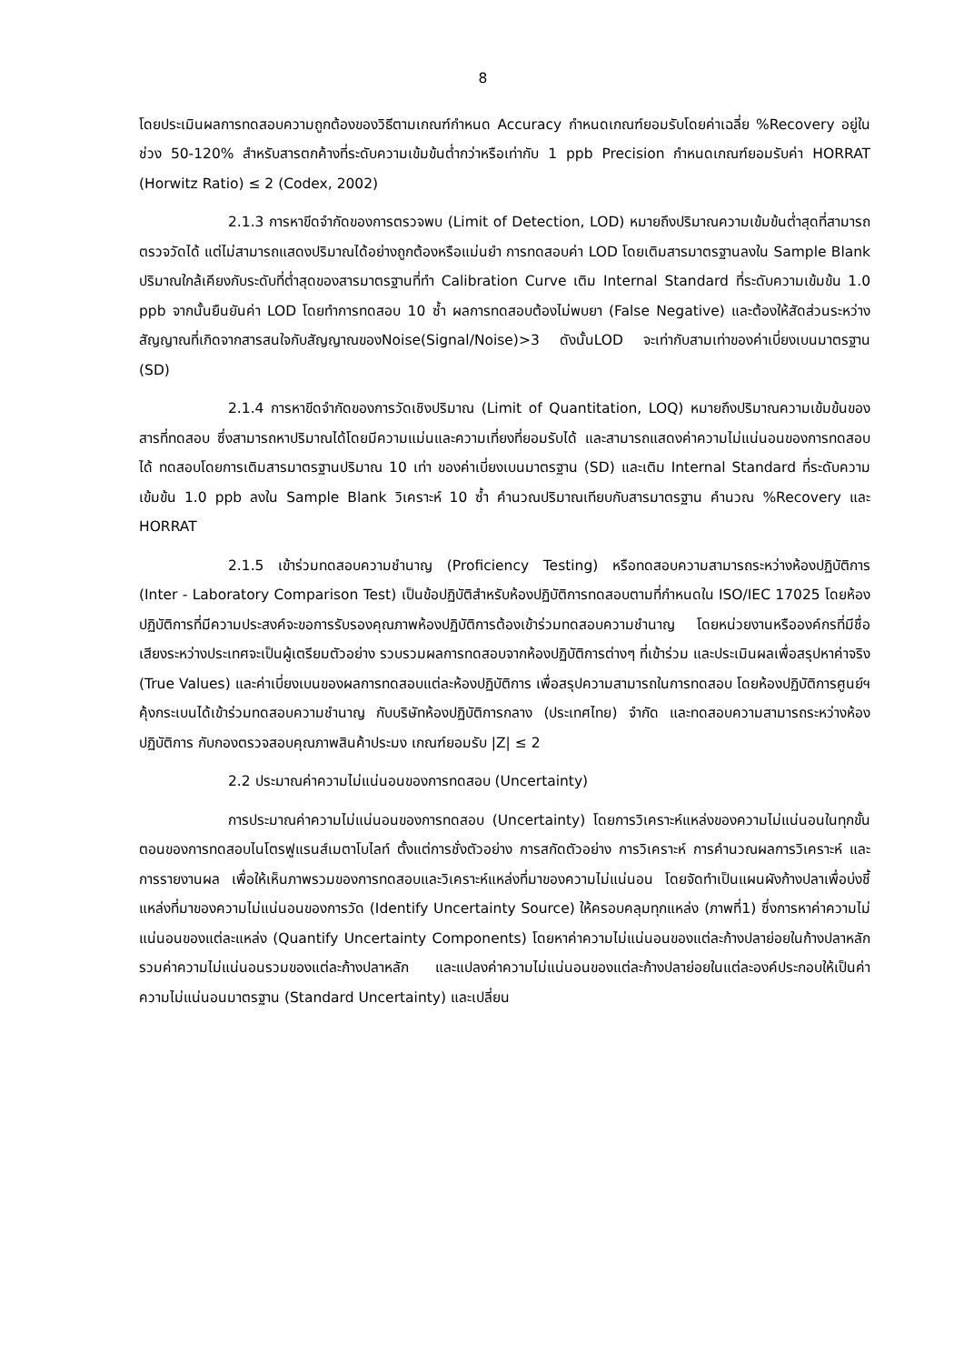8
โดยประเมินผลการทดสอบความถูกต้องของวิธีตามเกณฑ์กำหนด Accuracy กำหนดเกณฑ์ยอมรับโดยค่าเฉลี่ย %Recovery อยู่ในช่วง 50-120% สำหรับสารตกค้างที่ระดับความเข้มข้นต่ำกว่าหรือเท่ากับ 1 ppb Precision กำหนดเกณฑ์ยอมรับค่า HORRAT (Horwitz Ratio) ≤ 2 (Codex, 2002)
2.1.3 การหาขีดจำกัดของการตรวจพบ (Limit of Detection, LOD) หมายถึงปริมาณความเข้มข้นต่ำสุดที่สามารถตรวจวัดได้ แต่ไม่สามารถแสดงปริมาณได้อย่างถูกต้องหรือแม่นยำ การทดสอบค่า LOD โดยเติมสารมาตรฐานลงใน Sample Blank ปริมาณใกล้เคียงกับระดับที่ต่ำสุดของสารมาตรฐานที่ทำ Calibration Curve เติม Internal Standard ที่ระดับความเข้มข้น 1.0 ppb จากนั้นยืนยันค่า LOD โดยทำการทดสอบ 10 ซ้ำ ผลการทดสอบต้องไม่พบยา (False Negative) และต้องให้สัดส่วนระหว่างสัญญาณที่เกิดจากสารสนใจกับสัญญาณของNoise(Signal/Noise)>3 ดังนั้นLOD จะเท่ากับสามเท่าของค่าเบี่ยงเบนมาตรฐาน (SD)
2.1.4 การหาขีดจำกัดของการวัดเชิงปริมาณ (Limit of Quantitation, LOQ) หมายถึงปริมาณความเข้มข้นของสารที่ทดสอบ ซึ่งสามารถหาปริมาณได้โดยมีความแม่นและความเที่ยงที่ยอมรับได้ และสามารถแสดงค่าความไม่แน่นอนของการทดสอบได้ ทดสอบโดยการเติมสารมาตรฐานปริมาณ 10 เท่า ของค่าเบี่ยงเบนมาตรฐาน (SD) และเติม Internal Standard ที่ระดับความเข้มข้น 1.0 ppb ลงใน Sample Blank วิเคราะห์ 10 ซ้ำ คำนวณปริมาณเทียบกับสารมาตรฐาน คำนวณ %Recovery และ HORRAT
2.1.5 เข้าร่วมทดสอบความชำนาญ (Proficiency Testing) หรือทดสอบความสามารถระหว่างห้องปฏิบัติการ (Inter - Laboratory Comparison Test) เป็นข้อปฏิบัติสำหรับห้องปฏิบัติการทดสอบตามที่กำหนดใน ISO/IEC 17025 โดยห้องปฏิบัติการที่มีความประสงค์จะขอการรับรองคุณภาพห้องปฏิบัติการต้องเข้าร่วมทดสอบความชำนาญ โดยหน่วยงานหรือองค์กรที่มีชื่อเสียงระหว่างประเทศจะเป็นผู้เตรียมตัวอย่าง รวบรวมผลการทดสอบจากห้องปฏิบัติการต่างๆ ที่เข้าร่วม และประเมินผลเพื่อสรุปหาค่าจริง (True Values) และค่าเบี่ยงเบนของผลการทดสอบแต่ละห้องปฏิบัติการ เพื่อสรุปความสามารถในการทดสอบ โดยห้องปฏิบัติการศูนย์ฯคุ้งกระเบนได้เข้าร่วมทดสอบความชำนาญ กับบริษัทห้องปฏิบัติการกลาง (ประเทศไทย) จำกัด และทดสอบความสามารถระหว่างห้องปฏิบัติการ กับกองตรวจสอบคุณภาพสินค้าประมง เกณฑ์ยอมรับ |Z| ≤ 2
2.2 ประมาณค่าความไม่แน่นอนของการทดสอบ (Uncertainty)
การประมาณค่าความไม่แน่นอนของการทดสอบ (Uncertainty) โดยการวิเคราะห์แหล่งของความไม่แน่นอนในทุกขั้นตอนของการทดสอบไนโตรฟูแรนส์เมตาโบไลท์ ตั้งแต่การชั่งตัวอย่าง การสกัดตัวอย่าง การวิเคราะห์ การคำนวณผลการวิเคราะห์ และการรายงานผล เพื่อให้เห็นภาพรวมของการทดสอบและวิเคราะห์แหล่งที่มาของความไม่แน่นอน โดยจัดทำเป็นแผนผังก้างปลาเพื่อบ่งชี้แหล่งที่มาของความไม่แน่นอนของการวัด (Identify Uncertainty Source) ให้ครอบคลุมทุกแหล่ง (ภาพที่1) ซึ่งการหาค่าความไม่แน่นอนของแต่ละแหล่ง (Quantify Uncertainty Components) โดยหาค่าความไม่แน่นอนของแต่ละก้างปลาย่อยในก้างปลาหลัก รวมค่าความไม่แน่นอนรวมของแต่ละก้างปลาหลัก และแปลงค่าความไม่แน่นอนของแต่ละก้างปลาย่อยในแต่ละองค์ประกอบให้เป็นค่าความไม่แน่นอนมาตรฐาน (Standard Uncertainty) และเปลี่ยน